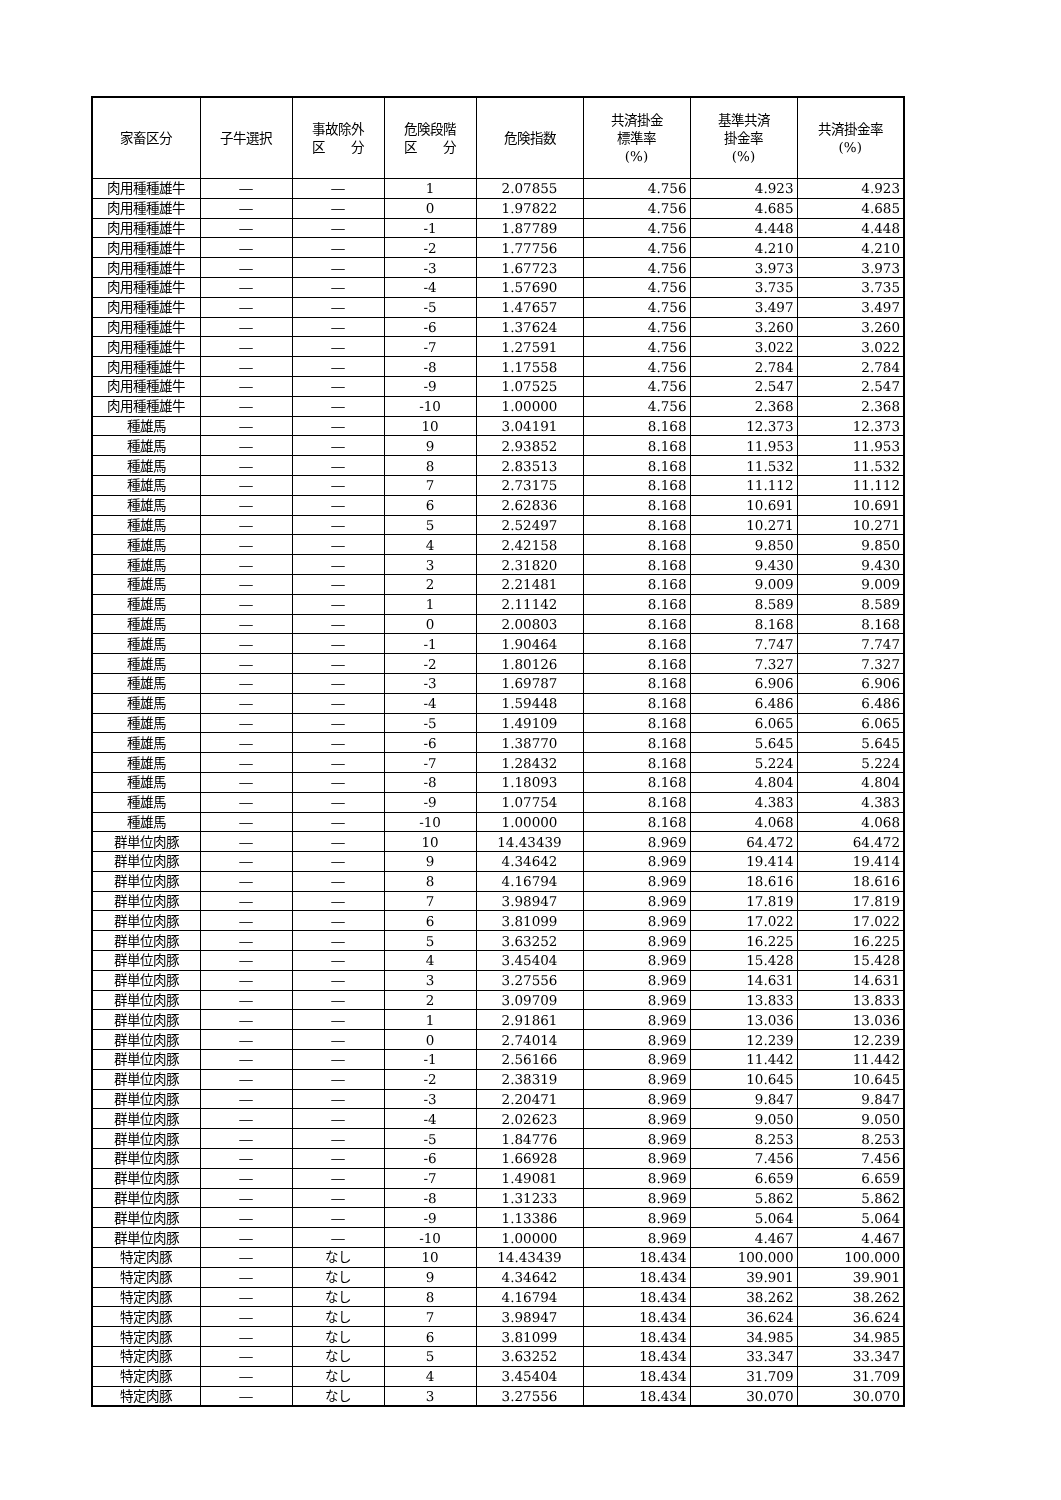| 家畜区分 | 子牛選択 | 事故除外 区 分 | 危険段階 区 分 | 危険指数 | 共済掛金 標準率 (%) | 基準共済 掛金率 (%) | 共済掛金率 (%) |
| --- | --- | --- | --- | --- | --- | --- | --- |
| 肉用種種雄牛 | ― | ― | 1 | 2.07855 | 4.756 | 4.923 | 4.923 |
| 肉用種種雄牛 | ― | ― | 0 | 1.97822 | 4.756 | 4.685 | 4.685 |
| 肉用種種雄牛 | ― | ― | -1 | 1.87789 | 4.756 | 4.448 | 4.448 |
| 肉用種種雄牛 | ― | ― | -2 | 1.77756 | 4.756 | 4.210 | 4.210 |
| 肉用種種雄牛 | ― | ― | -3 | 1.67723 | 4.756 | 3.973 | 3.973 |
| 肉用種種雄牛 | ― | ― | -4 | 1.57690 | 4.756 | 3.735 | 3.735 |
| 肉用種種雄牛 | ― | ― | -5 | 1.47657 | 4.756 | 3.497 | 3.497 |
| 肉用種種雄牛 | ― | ― | -6 | 1.37624 | 4.756 | 3.260 | 3.260 |
| 肉用種種雄牛 | ― | ― | -7 | 1.27591 | 4.756 | 3.022 | 3.022 |
| 肉用種種雄牛 | ― | ― | -8 | 1.17558 | 4.756 | 2.784 | 2.784 |
| 肉用種種雄牛 | ― | ― | -9 | 1.07525 | 4.756 | 2.547 | 2.547 |
| 肉用種種雄牛 | ― | ― | -10 | 1.00000 | 4.756 | 2.368 | 2.368 |
| 種雄馬 | ― | ― | 10 | 3.04191 | 8.168 | 12.373 | 12.373 |
| 種雄馬 | ― | ― | 9 | 2.93852 | 8.168 | 11.953 | 11.953 |
| 種雄馬 | ― | ― | 8 | 2.83513 | 8.168 | 11.532 | 11.532 |
| 種雄馬 | ― | ― | 7 | 2.73175 | 8.168 | 11.112 | 11.112 |
| 種雄馬 | ― | ― | 6 | 2.62836 | 8.168 | 10.691 | 10.691 |
| 種雄馬 | ― | ― | 5 | 2.52497 | 8.168 | 10.271 | 10.271 |
| 種雄馬 | ― | ― | 4 | 2.42158 | 8.168 | 9.850 | 9.850 |
| 種雄馬 | ― | ― | 3 | 2.31820 | 8.168 | 9.430 | 9.430 |
| 種雄馬 | ― | ― | 2 | 2.21481 | 8.168 | 9.009 | 9.009 |
| 種雄馬 | ― | ― | 1 | 2.11142 | 8.168 | 8.589 | 8.589 |
| 種雄馬 | ― | ― | 0 | 2.00803 | 8.168 | 8.168 | 8.168 |
| 種雄馬 | ― | ― | -1 | 1.90464 | 8.168 | 7.747 | 7.747 |
| 種雄馬 | ― | ― | -2 | 1.80126 | 8.168 | 7.327 | 7.327 |
| 種雄馬 | ― | ― | -3 | 1.69787 | 8.168 | 6.906 | 6.906 |
| 種雄馬 | ― | ― | -4 | 1.59448 | 8.168 | 6.486 | 6.486 |
| 種雄馬 | ― | ― | -5 | 1.49109 | 8.168 | 6.065 | 6.065 |
| 種雄馬 | ― | ― | -6 | 1.38770 | 8.168 | 5.645 | 5.645 |
| 種雄馬 | ― | ― | -7 | 1.28432 | 8.168 | 5.224 | 5.224 |
| 種雄馬 | ― | ― | -8 | 1.18093 | 8.168 | 4.804 | 4.804 |
| 種雄馬 | ― | ― | -9 | 1.07754 | 8.168 | 4.383 | 4.383 |
| 種雄馬 | ― | ― | -10 | 1.00000 | 8.168 | 4.068 | 4.068 |
| 群単位肉豚 | ― | ― | 10 | 14.43439 | 8.969 | 64.472 | 64.472 |
| 群単位肉豚 | ― | ― | 9 | 4.34642 | 8.969 | 19.414 | 19.414 |
| 群単位肉豚 | ― | ― | 8 | 4.16794 | 8.969 | 18.616 | 18.616 |
| 群単位肉豚 | ― | ― | 7 | 3.98947 | 8.969 | 17.819 | 17.819 |
| 群単位肉豚 | ― | ― | 6 | 3.81099 | 8.969 | 17.022 | 17.022 |
| 群単位肉豚 | ― | ― | 5 | 3.63252 | 8.969 | 16.225 | 16.225 |
| 群単位肉豚 | ― | ― | 4 | 3.45404 | 8.969 | 15.428 | 15.428 |
| 群単位肉豚 | ― | ― | 3 | 3.27556 | 8.969 | 14.631 | 14.631 |
| 群単位肉豚 | ― | ― | 2 | 3.09709 | 8.969 | 13.833 | 13.833 |
| 群単位肉豚 | ― | ― | 1 | 2.91861 | 8.969 | 13.036 | 13.036 |
| 群単位肉豚 | ― | ― | 0 | 2.74014 | 8.969 | 12.239 | 12.239 |
| 群単位肉豚 | ― | ― | -1 | 2.56166 | 8.969 | 11.442 | 11.442 |
| 群単位肉豚 | ― | ― | -2 | 2.38319 | 8.969 | 10.645 | 10.645 |
| 群単位肉豚 | ― | ― | -3 | 2.20471 | 8.969 | 9.847 | 9.847 |
| 群単位肉豚 | ― | ― | -4 | 2.02623 | 8.969 | 9.050 | 9.050 |
| 群単位肉豚 | ― | ― | -5 | 1.84776 | 8.969 | 8.253 | 8.253 |
| 群単位肉豚 | ― | ― | -6 | 1.66928 | 8.969 | 7.456 | 7.456 |
| 群単位肉豚 | ― | ― | -7 | 1.49081 | 8.969 | 6.659 | 6.659 |
| 群単位肉豚 | ― | ― | -8 | 1.31233 | 8.969 | 5.862 | 5.862 |
| 群単位肉豚 | ― | ― | -9 | 1.13386 | 8.969 | 5.064 | 5.064 |
| 群単位肉豚 | ― | ― | -10 | 1.00000 | 8.969 | 4.467 | 4.467 |
| 特定肉豚 | ― | なし | 10 | 14.43439 | 18.434 | 100.000 | 100.000 |
| 特定肉豚 | ― | なし | 9 | 4.34642 | 18.434 | 39.901 | 39.901 |
| 特定肉豚 | ― | なし | 8 | 4.16794 | 18.434 | 38.262 | 38.262 |
| 特定肉豚 | ― | なし | 7 | 3.98947 | 18.434 | 36.624 | 36.624 |
| 特定肉豚 | ― | なし | 6 | 3.81099 | 18.434 | 34.985 | 34.985 |
| 特定肉豚 | ― | なし | 5 | 3.63252 | 18.434 | 33.347 | 33.347 |
| 特定肉豚 | ― | なし | 4 | 3.45404 | 18.434 | 31.709 | 31.709 |
| 特定肉豚 | ― | なし | 3 | 3.27556 | 18.434 | 30.070 | 30.070 |